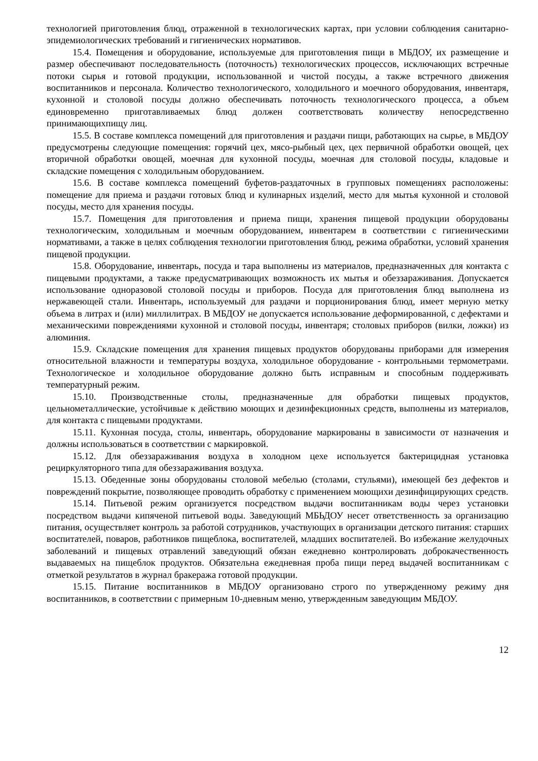технологией приготовления блюд, отраженной в технологических картах, при условии соблюдения санитарно-эпидемиологических требований и гигиенических нормативов.
15.4. Помещения и оборудование, используемые для приготовления пищи в МБДОУ, их размещение и размер обеспечивают последовательность (поточность) технологических процессов, исключающих встречные потоки сырья и готовой продукции, использованной и чистой посуды, а также встречного движения воспитанников и персонала. Количество технологического, холодильного и моечного оборудования, инвентаря, кухонной и столовой посуды должно обеспечивать поточность технологического процесса, а объем единовременно приготавливаемых блюд должен соответствовать количеству непосредственно принимающихпищу лиц.
15.5. В составе комплекса помещений для приготовления и раздачи пищи, работающих на сырье, в МБДОУ предусмотрены следующие помещения: горячий цех, мясо-рыбный цех, цех первичной обработки овощей, цех вторичной обработки овощей, моечная для кухонной посуды, моечная для столовой посуды, кладовые и складские помещения с холодильным оборудованием.
15.6. В составе комплекса помещений буфетов-раздаточных в групповых помещениях расположены: помещение для приема и раздачи готовых блюд и кулинарных изделий, место для мытья кухонной и столовой посуды, место для хранения посуды.
15.7. Помещения для приготовления и приема пищи, хранения пищевой продукции оборудованы технологическим, холодильным и моечным оборудованием, инвентарем в соответствии с гигиеническими нормативами, а также в целях соблюдения технологии приготовления блюд, режима обработки, условий хранения пищевой продукции.
15.8. Оборудование, инвентарь, посуда и тара выполнены из материалов, предназначенных для контакта с пищевыми продуктами, а также предусматривающих возможность их мытья и обеззараживания. Допускается использование одноразовой столовой посуды и приборов. Посуда для приготовления блюд выполнена из нержавеющей стали. Инвентарь, используемый для раздачи и порционирования блюд, имеет мерную метку объема в литрах и (или) миллилитрах. В МБДОУ не допускается использование деформированной, с дефектами и механическими повреждениями кухонной и столовой посуды, инвентаря; столовых приборов (вилки, ложки) из алюминия.
15.9. Складские помещения для хранения пищевых продуктов оборудованы приборами для измерения относительной влажности и температуры воздуха, холодильное оборудование - контрольными термометрами. Технологическое и холодильное оборудование должно быть исправным и способным поддерживать температурный режим.
15.10. Производственные столы, предназначенные для обработки пищевых продуктов, цельнометаллические, устойчивые к действию моющих и дезинфекционных средств, выполнены из материалов, для контакта с пищевыми продуктами.
15.11. Кухонная посуда, столы, инвентарь, оборудование маркированы в зависимости от назначения и должны использоваться в соответствии с маркировкой.
15.12. Для обеззараживания воздуха в холодном цехе используется бактерицидная установка рециркуляторного типа для обеззараживания воздуха.
15.13. Обеденные зоны оборудованы столовой мебелью (столами, стульями), имеющей без дефектов и повреждений покрытие, позволяющее проводить обработку с применением моющихи дезинфицирующих средств.
15.14. Питьевой режим организуется посредством выдачи воспитанникам воды через установки посредством выдачи кипяченой питьевой воды. Заведующий МБЬДОУ несет ответственность за организацию питания, осуществляет контроль за работой сотрудников, участвующих в организации детского питания: старших воспитателей, поваров, работников пищеблока, воспитателей, младших воспитателей. Во избежание желудочных заболеваний и пищевых отравлений заведующий обязан ежедневно контролировать доброкачественность выдаваемых на пищеблок продуктов. Обязательна ежедневная проба пищи перед выдачей воспитанникам с отметкой результатов в журнал бракеража готовой продукции.
15.15. Питание воспитанников в МБДОУ организовано строго по утвержденному режиму дня воспитанников, в соответствии с примерным 10-дневным меню, утвержденным заведующим МБДОУ.
12